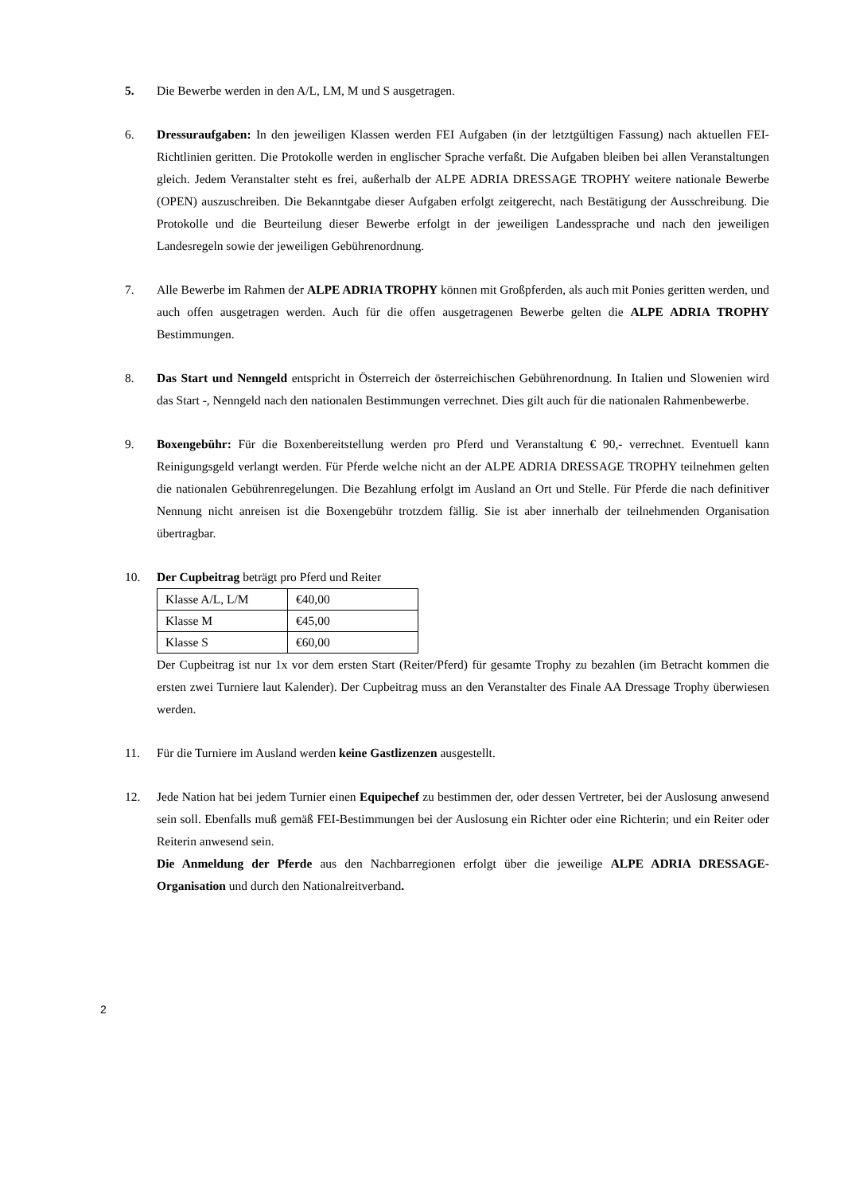5. Die Bewerbe werden in den A/L, LM, M und S ausgetragen.
6. Dressuraufgaben: In den jeweiligen Klassen werden FEI Aufgaben (in der letztgültigen Fassung) nach aktuellen FEI-Richtlinien geritten. Die Protokolle werden in englischer Sprache verfaßt. Die Aufgaben bleiben bei allen Veranstaltungen gleich. Jedem Veranstalter steht es frei, außerhalb der ALPE ADRIA DRESSAGE TROPHY weitere nationale Bewerbe (OPEN) auszuschreiben. Die Bekanntgabe dieser Aufgaben erfolgt zeitgerecht, nach Bestätigung der Ausschreibung. Die Protokolle und die Beurteilung dieser Bewerbe erfolgt in der jeweiligen Landessprache und nach den jeweiligen Landesregeln sowie der jeweiligen Gebührenordnung.
7. Alle Bewerbe im Rahmen der ALPE ADRIA TROPHY können mit Großpferden, als auch mit Ponies geritten werden, und auch offen ausgetragen werden. Auch für die offen ausgetragenen Bewerbe gelten die ALPE ADRIA TROPHY Bestimmungen.
8. Das Start und Nenngeld entspricht in Österreich der österreichischen Gebührenordnung. In Italien und Slowenien wird das Start -, Nenngeld nach den nationalen Bestimmungen verrechnet. Dies gilt auch für die nationalen Rahmenbewerbe.
9. Boxengebühr: Für die Boxenbereitstellung werden pro Pferd und Veranstaltung € 90,- verrechnet. Eventuell kann Reinigungsgeld verlangt werden. Für Pferde welche nicht an der ALPE ADRIA DRESSAGE TROPHY teilnehmen gelten die nationalen Gebührenregelungen. Die Bezahlung erfolgt im Ausland an Ort und Stelle. Für Pferde die nach definitiver Nennung nicht anreisen ist die Boxengebühr trotzdem fällig. Sie ist aber innerhalb der teilnehmenden Organisation übertragbar.
10. Der Cupbeitrag beträgt pro Pferd und Reiter
| Klasse A/L, L/M | €40,00 |
| Klasse M | €45,00 |
| Klasse S | €60,00 |
Der Cupbeitrag ist nur 1x vor dem ersten Start (Reiter/Pferd) für gesamte Trophy zu bezahlen (im Betracht kommen die ersten zwei Turniere laut Kalender). Der Cupbeitrag muss an den Veranstalter des Finale AA Dressage Trophy überwiesen werden.
11. Für die Turniere im Ausland werden keine Gastlizenzen ausgestellt.
12. Jede Nation hat bei jedem Turnier einen Equipechef zu bestimmen der, oder dessen Vertreter, bei der Auslosung anwesend sein soll. Ebenfalls muß gemäß FEI-Bestimmungen bei der Auslosung ein Richter oder eine Richterin; und ein Reiter oder Reiterin anwesend sein.
Die Anmeldung der Pferde aus den Nachbarregionen erfolgt über die jeweilige ALPE ADRIA DRESSAGE-Organisation und durch den Nationalreitverband.
2